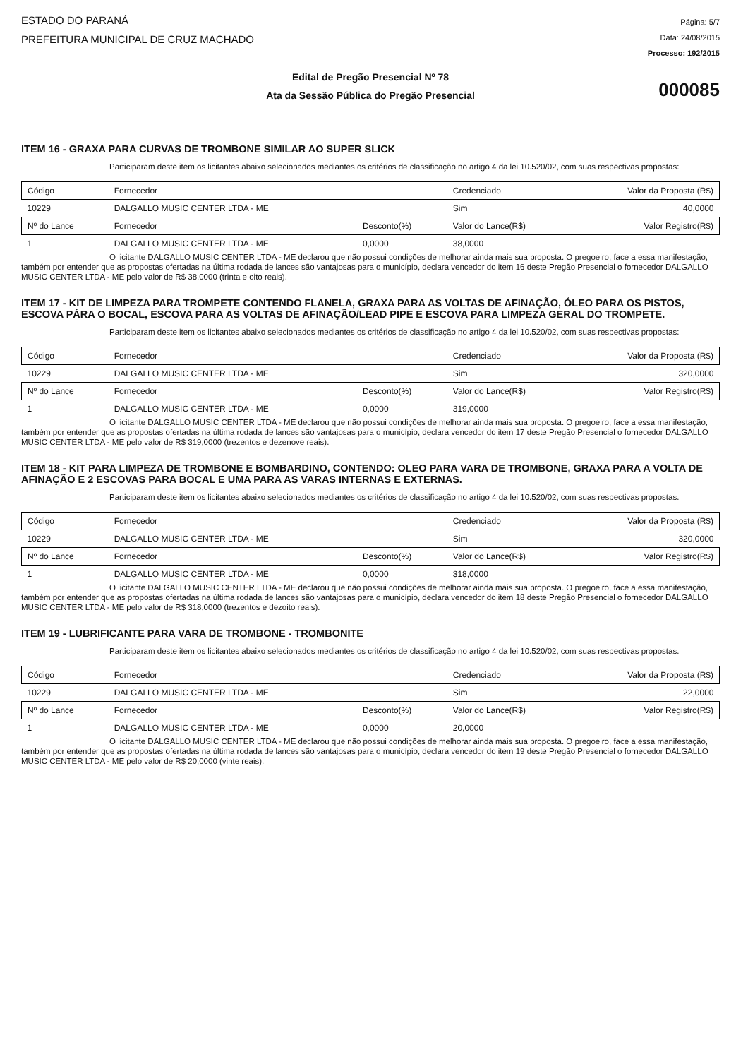ESTADO DO PARANÁ
PREFEITURA MUNICIPAL DE CRUZ MACHADO
Página: 5/7
Data: 24/08/2015
Processo: 192/2015
Edital de Pregão Presencial Nº 78
Ata da Sessão Pública do Pregão Presencial
000085
ITEM 16 - GRAXA PARA CURVAS DE TROMBONE SIMILAR AO SUPER SLICK
Participaram deste item os licitantes abaixo selecionados mediantes os critérios de classificação no artigo 4 da lei 10.520/02, com suas respectivas propostas:
| Código | Fornecedor | | Credenciado | Valor da Proposta (R$) |
| --- | --- | --- | --- | --- |
| 10229 | DALGALLO MUSIC CENTER LTDA - ME | | Sim | 40,0000 |
| Nº do Lance | Fornecedor | Desconto(%) | Valor do Lance(R$) | Valor Registro(R$) |
| 1 | DALGALLO MUSIC CENTER LTDA - ME | 0,0000 | 38,0000 | |
O licitante DALGALLO MUSIC CENTER LTDA - ME declarou que não possui condições de melhorar ainda mais sua proposta. O pregoeiro, face a essa manifestação, também por entender que as propostas ofertadas na última rodada de lances são vantajosas para o município, declara vencedor do item 16 deste Pregão Presencial o fornecedor DALGALLO MUSIC CENTER LTDA - ME pelo valor de R$ 38,0000 (trinta e oito reais).
ITEM 17 - KIT DE LIMPEZA PARA TROMPETE CONTENDO FLANELA, GRAXA PARA AS VOLTAS DE AFINAÇÃO, ÓLEO PARA OS PISTOS, ESCOVA PÁRA O BOCAL, ESCOVA PARA AS VOLTAS DE AFINAÇÃO/LEAD PIPE E ESCOVA PARA LIMPEZA GERAL DO TROMPETE.
Participaram deste item os licitantes abaixo selecionados mediantes os critérios de classificação no artigo 4 da lei 10.520/02, com suas respectivas propostas:
| Código | Fornecedor | | Credenciado | Valor da Proposta (R$) |
| --- | --- | --- | --- | --- |
| 10229 | DALGALLO MUSIC CENTER LTDA - ME | | Sim | 320,0000 |
| Nº do Lance | Fornecedor | Desconto(%) | Valor do Lance(R$) | Valor Registro(R$) |
| 1 | DALGALLO MUSIC CENTER LTDA - ME | 0,0000 | 319,0000 | |
O licitante DALGALLO MUSIC CENTER LTDA - ME declarou que não possui condições de melhorar ainda mais sua proposta. O pregoeiro, face a essa manifestação, também por entender que as propostas ofertadas na última rodada de lances são vantajosas para o município, declara vencedor do item 17 deste Pregão Presencial o fornecedor DALGALLO MUSIC CENTER LTDA - ME pelo valor de R$ 319,0000 (trezentos e dezenove reais).
ITEM 18 - KIT PARA LIMPEZA DE TROMBONE E BOMBARDINO, CONTENDO: OLEO PARA VARA DE TROMBONE, GRAXA PARA A VOLTA DE AFINAÇÃO E 2 ESCOVAS PARA BOCAL E UMA PARA AS VARAS INTERNAS E EXTERNAS.
Participaram deste item os licitantes abaixo selecionados mediantes os critérios de classificação no artigo 4 da lei 10.520/02, com suas respectivas propostas:
| Código | Fornecedor | | Credenciado | Valor da Proposta (R$) |
| --- | --- | --- | --- | --- |
| 10229 | DALGALLO MUSIC CENTER LTDA - ME | | Sim | 320,0000 |
| Nº do Lance | Fornecedor | Desconto(%) | Valor do Lance(R$) | Valor Registro(R$) |
| 1 | DALGALLO MUSIC CENTER LTDA - ME | 0,0000 | 318,0000 | |
O licitante DALGALLO MUSIC CENTER LTDA - ME declarou que não possui condições de melhorar ainda mais sua proposta. O pregoeiro, face a essa manifestação, também por entender que as propostas ofertadas na última rodada de lances são vantajosas para o município, declara vencedor do item 18 deste Pregão Presencial o fornecedor DALGALLO MUSIC CENTER LTDA - ME pelo valor de R$ 318,0000 (trezentos e dezoito reais).
ITEM 19 - LUBRIFICANTE PARA VARA DE TROMBONE - TROMBONITE
Participaram deste item os licitantes abaixo selecionados mediantes os critérios de classificação no artigo 4 da lei 10.520/02, com suas respectivas propostas:
| Código | Fornecedor | | Credenciado | Valor da Proposta (R$) |
| --- | --- | --- | --- | --- |
| 10229 | DALGALLO MUSIC CENTER LTDA - ME | | Sim | 22,0000 |
| Nº do Lance | Fornecedor | Desconto(%) | Valor do Lance(R$) | Valor Registro(R$) |
| 1 | DALGALLO MUSIC CENTER LTDA - ME | 0,0000 | 20,0000 | |
O licitante DALGALLO MUSIC CENTER LTDA - ME declarou que não possui condições de melhorar ainda mais sua proposta. O pregoeiro, face a essa manifestação, também por entender que as propostas ofertadas na última rodada de lances são vantajosas para o município, declara vencedor do item 19 deste Pregão Presencial o fornecedor DALGALLO MUSIC CENTER LTDA - ME pelo valor de R$ 20,0000 (vinte reais).